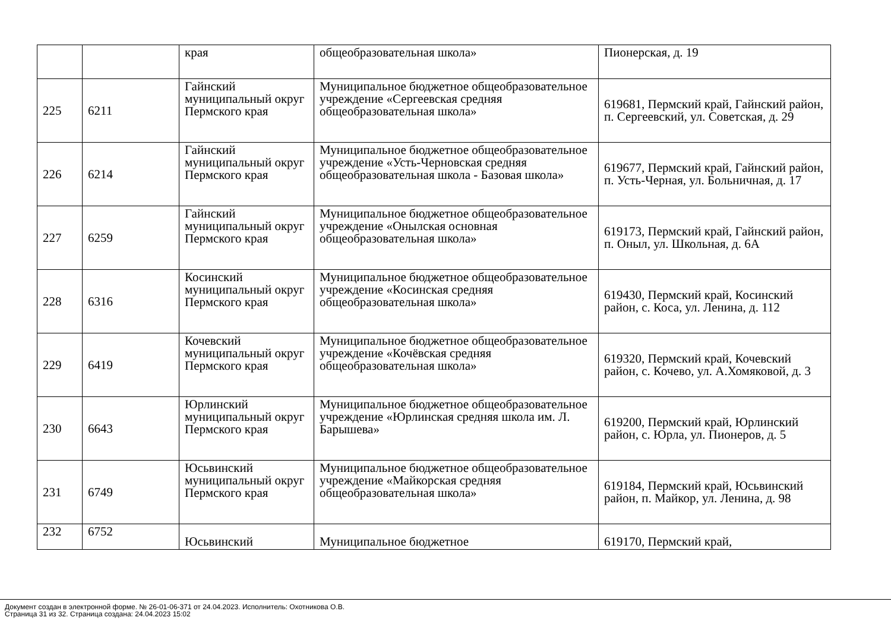| | | края | общеобразовательная школа» | Пионерская, д. 19 |
| 225 | 6211 | Гайнский муниципальный округ Пермского края | Муниципальное бюджетное общеобразовательное учреждение «Сергеевская средняя общеобразовательная школа» | 619681, Пермский край, Гайнский район, п. Сергеевский, ул. Советская, д. 29 |
| 226 | 6214 | Гайнский муниципальный округ Пермского края | Муниципальное бюджетное общеобразовательное учреждение «Усть-Черновская средняя общеобразовательная школа - Базовая школа» | 619677, Пермский край, Гайнский район, п. Усть-Черная, ул. Больничная, д. 17 |
| 227 | 6259 | Гайнский муниципальный округ Пермского края | Муниципальное бюджетное общеобразовательное учреждение «Онылская основная общеобразовательная школа» | 619173, Пермский край, Гайнский район, п. Оныл, ул. Школьная, д. 6А |
| 228 | 6316 | Косинский муниципальный округ Пермского края | Муниципальное бюджетное общеобразовательное учреждение «Косинская средняя общеобразовательная школа» | 619430, Пермский край, Косинский район, с. Коса, ул. Ленина, д. 112 |
| 229 | 6419 | Кочевский муниципальный округ Пермского края | Муниципальное бюджетное общеобразовательное учреждение «Кочёвская средняя общеобразовательная школа» | 619320, Пермский край, Кочевский район, с. Кочево, ул. А.Хомяковой, д. 3 |
| 230 | 6643 | Юрлинский муниципальный округ Пермского края | Муниципальное бюджетное общеобразовательное учреждение «Юрлинская средняя школа им. Л. Барышева» | 619200, Пермский край, Юрлинский район, с. Юрла, ул. Пионеров, д. 5 |
| 231 | 6749 | Юсьвинский муниципальный округ Пермского края | Муниципальное бюджетное общеобразовательное учреждение «Майкорская средняя общеобразовательная школа» | 619184, Пермский край, Юсьвинский район, п. Майкор, ул. Ленина, д. 98 |
| 232 | 6752 | Юсьвинский | Муниципальное бюджетное | 619170, Пермский край, |
Документ создан в электронной форме. № 26-01-06-371 от 24.04.2023. Исполнитель: Охотникова О.В.
Страница 31 из 32. Страница создана: 24.04.2023 15:02